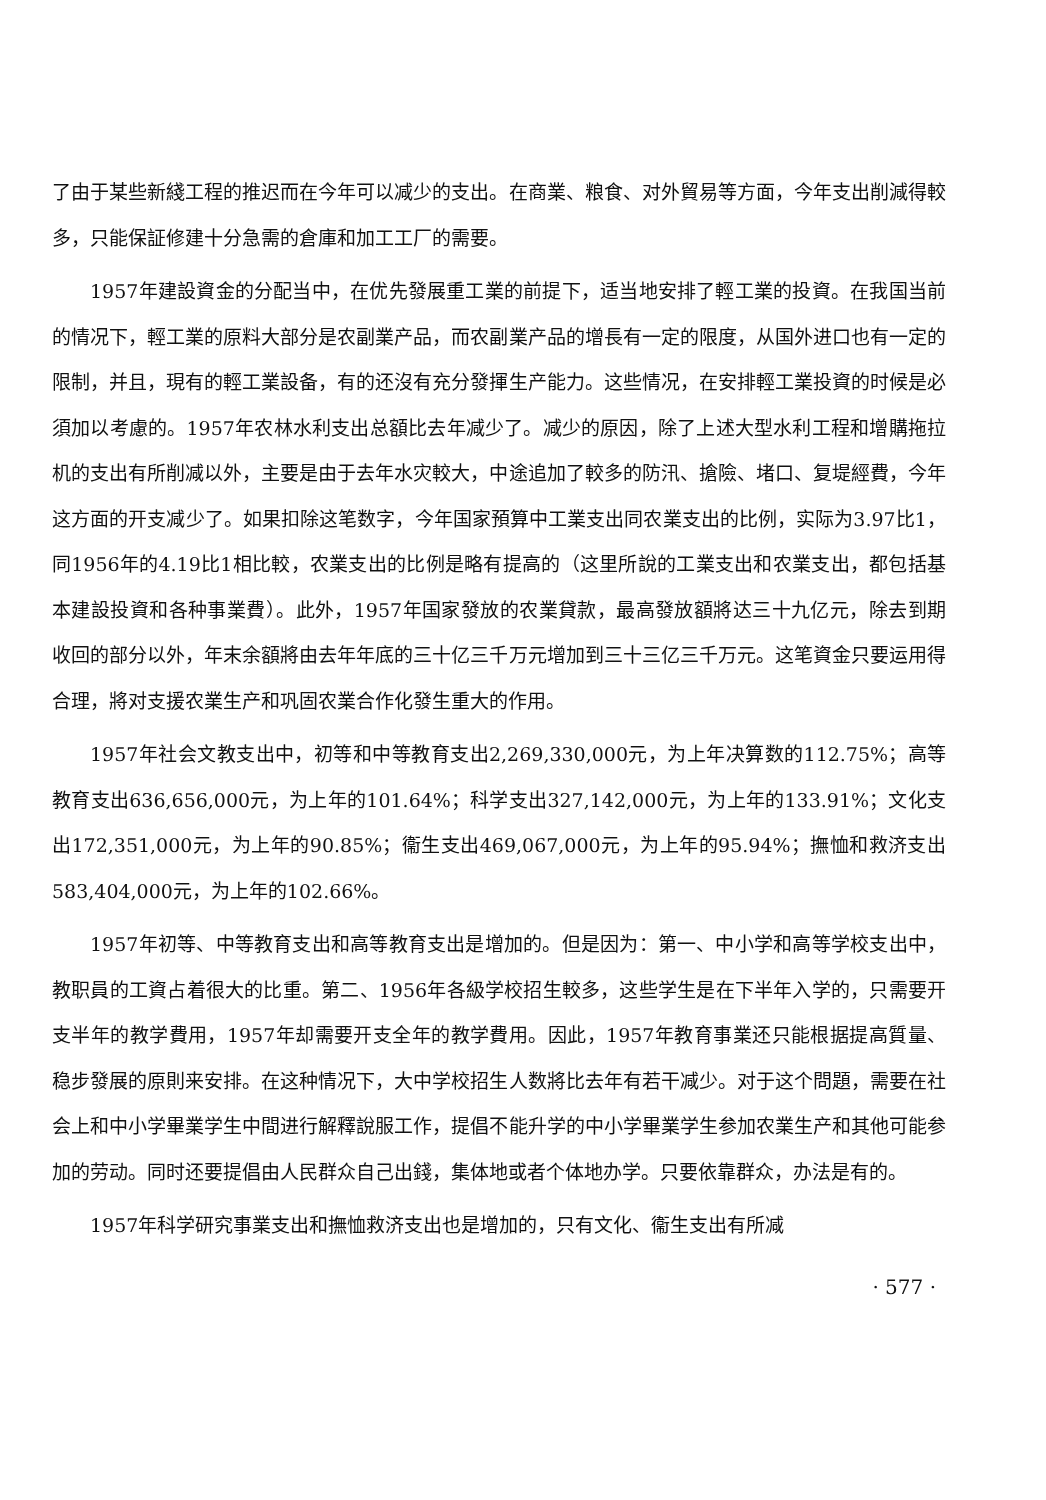了由于某些新綫工程的推迟而在今年可以减少的支出。在商業、粮食、对外貿易等方面，今年支出削減得較多，只能保証修建十分急需的倉庫和加工工厂的需要。
1957年建設資金的分配当中，在优先發展重工業的前提下，适当地安排了輕工業的投資。在我国当前的情况下，輕工業的原料大部分是农副業产品，而农副業产品的增長有一定的限度，从国外进口也有一定的限制，并且，現有的輕工業設备，有的还沒有充分發揮生产能力。这些情况，在安排輕工業投資的时候是必須加以考慮的。1957年农林水利支出总額比去年减少了。减少的原因，除了上述大型水利工程和增購拖拉机的支出有所削减以外，主要是由于去年水灾較大，中途追加了較多的防汛、搶險、堵口、复堤經費，今年这方面的开支减少了。如果扣除这笔数字，今年国家預算中工業支出同农業支出的比例，实际为3.97比1，同1956年的4.19比1相比較，农業支出的比例是略有提高的（这里所說的工業支出和农業支出，都包括基本建設投資和各种事業費）。此外，1957年国家發放的农業貸款，最高發放額將达三十九亿元，除去到期收回的部分以外，年末余額將由去年年底的三十亿三千万元增加到三十三亿三千万元。这笔資金只要运用得合理，將对支援农業生产和巩固农業合作化發生重大的作用。
1957年社会文教支出中，初等和中等教育支出2,269,330,000元，为上年决算数的112.75%；高等教育支出636,656,000元，为上年的101.64%；科学支出327,142,000元，为上年的133.91%；文化支出172,351,000元，为上年的90.85%；衞生支出469,067,000元，为上年的95.94%；撫恤和救济支出583,404,000元，为上年的102.66%。
1957年初等、中等教育支出和高等教育支出是增加的。但是因为：第一、中小学和高等学校支出中，教职員的工資占着很大的比重。第二、1956年各級学校招生較多，这些学生是在下半年入学的，只需要开支半年的教学費用，1957年却需要开支全年的教学費用。因此，1957年教育事業还只能根据提高質量、稳步發展的原則来安排。在这种情况下，大中学校招生人数將比去年有若干减少。对于这个問題，需要在社会上和中小学畢業学生中間进行解釋說服工作，提倡不能升学的中小学畢業学生参加农業生产和其他可能参加的劳动。同时还要提倡由人民群众自己出錢，集体地或者个体地办学。只要依靠群众，办法是有的。
1957年科学研究事業支出和撫恤救济支出也是增加的，只有文化、衞生支出有所减
· 577 ·